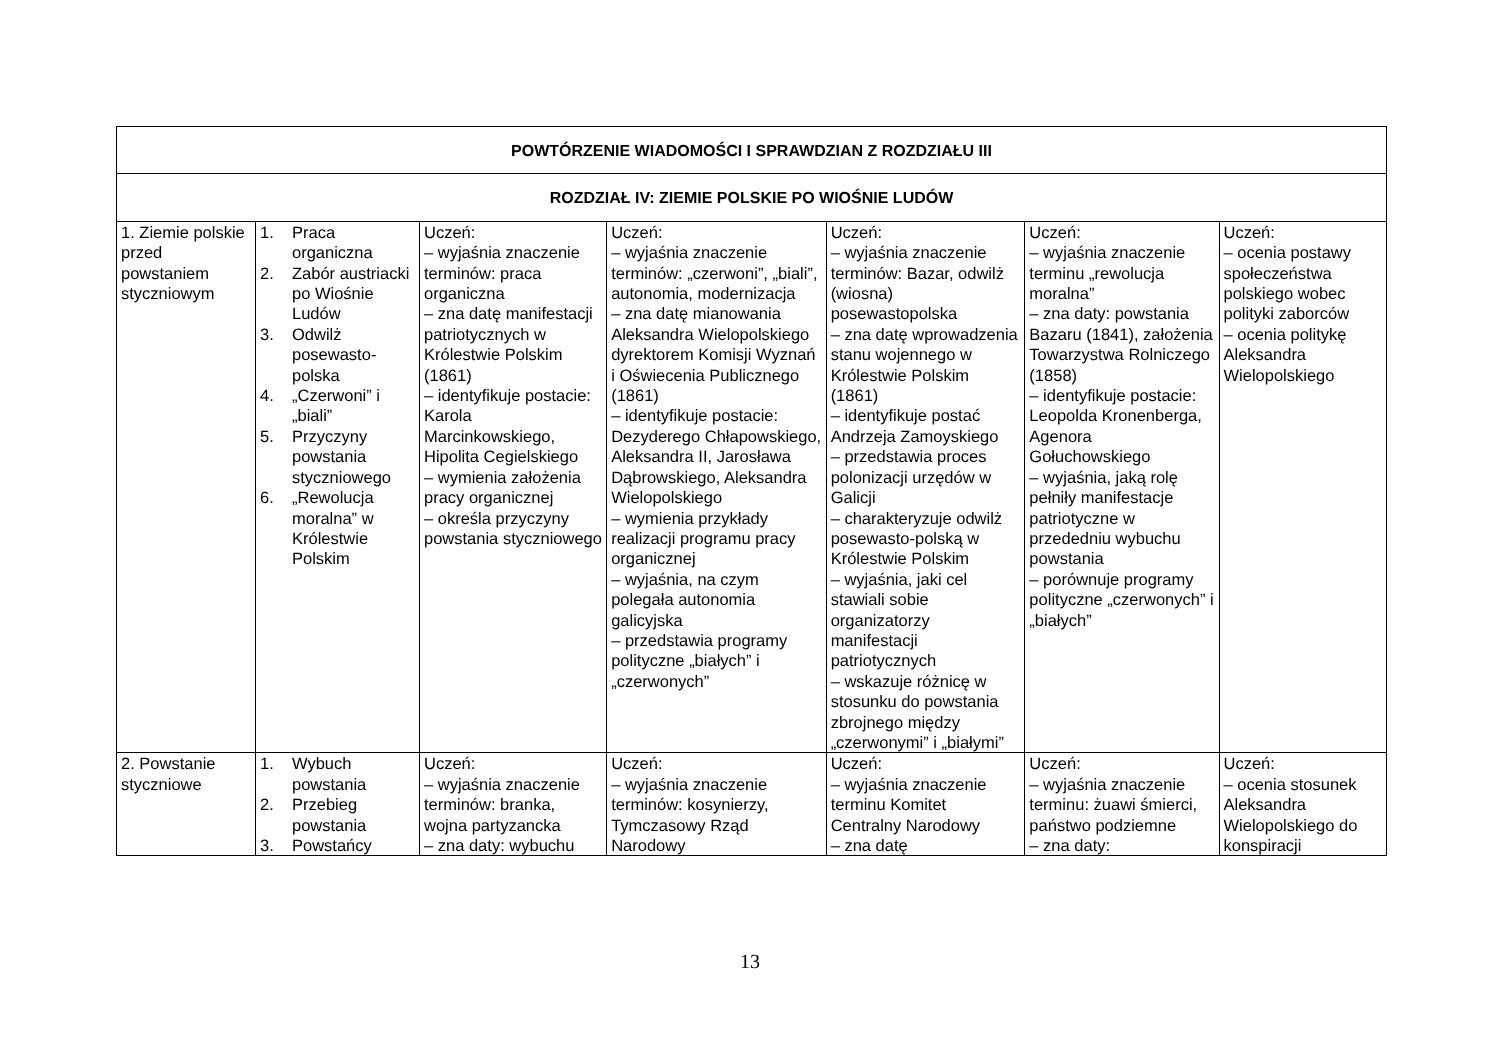| POWTÓRZENIE WIADOMOŚCI I SPRAWDZIAN Z ROZDZIAŁU III | | | | | | |
| --- | --- | --- | --- | --- | --- | --- |
| ROZDZIAŁ IV: ZIEMIE POLSKIE PO WIOŚNIE LUDÓW | | | | | | |
| 1. Ziemie polskie przed powstaniem styczniowym | 1. Praca organiczna 2. Zabór austriacki po Wiośnie Ludów 3. Odwilż posewasto-polska 4. „Czerwoni” i „biali” 5. Przyczyny powstania styczniowego 6. „Rewolucja moralna” w Królestwie Polskim | Uczeń: – wyjaśnia znaczenie terminów: praca organiczna – zna datę manifestacji patriotycznych w Królestwie Polskim (1861) – identyfikuje postacie: Karola Marcinkowskiego, Hipolita Cegielskiego – wymienia założenia pracy organicznej – określa przyczyny powstania styczniowego | Uczeń: – wyjaśnia znaczenie terminów: „czerwoni”, „biali”, autonomia, modernizacja – zna datę mianowania Aleksandra Wielopolskiego dyrektorem Komisji Wyznań i Oświecenia Publicznego (1861) – identyfikuje postacie: Dezyderego Chłapowskiego, Aleksandra II, Jarosława Dąbrowskiego, Aleksandra Wielopolskiego – wymienia przykłady realizacji programu pracy organicznej – wyjaśnia, na czym polegała autonomia galicyjska – przedstawia programy polityczne „białych” i „czerwonych” | Uczeń: – wyjaśnia znaczenie terminów: Bazar, odwilż (wiosna) posewastopolska – zna datę wprowadzenia stanu wojennego w Królestwie Polskim (1861) – identyfikuje postać Andrzeja Zamoyskiego – przedstawia proces polonizacji urzędów w Galicji – charakteryzuje odwilż posewasto-polską w Królestwie Polskim – wyjaśnia, jaki cel stawiali sobie organizatorzy manifestacji patriotycznych – wskazuje różnicę w stosunku do powstania zbrojnego między „czerwonymi” i „białymi” | Uczeń: – wyjaśnia znaczenie terminu „rewolucja moralna” – zna daty: powstania Bazaru (1841), założenia Towarzystwa Rolniczego (1858) – identyfikuje postacie: Leopolda Kronenberga, Agenora Gołuchowskiego – wyjaśnia, jaką rolę pełniły manifestacje patriotyczne w przededniu wybuchu powstania – porównuje programy polityczne „czerwonych” i „białych” | Uczeń: – ocenia postawy społeczeństwa polskiego wobec polityki zaborców – ocenia politykę Aleksandra Wielopolskiego |
| 2. Powstanie styczniowe | 1. Wybuch powstania 2. Przebieg powstania 3. Powstańcy | Uczeń: – wyjaśnia znaczenie terminów: branka, wojna partyzancka – zna daty: wybuchu | Uczeń: – wyjaśnia znaczenie terminów: kosynierzy, Tymczasowy Rząd Narodowy | Uczeń: – wyjaśnia znaczenie terminu Komitet Centralny Narodowy – zna datę | Uczeń: – wyjaśnia znaczenie terminu: żuawi śmierci, państwo podziemne – zna daty: | Uczeń: – ocenia stosunek Aleksandra Wielopolskiego do konspiracji |
13